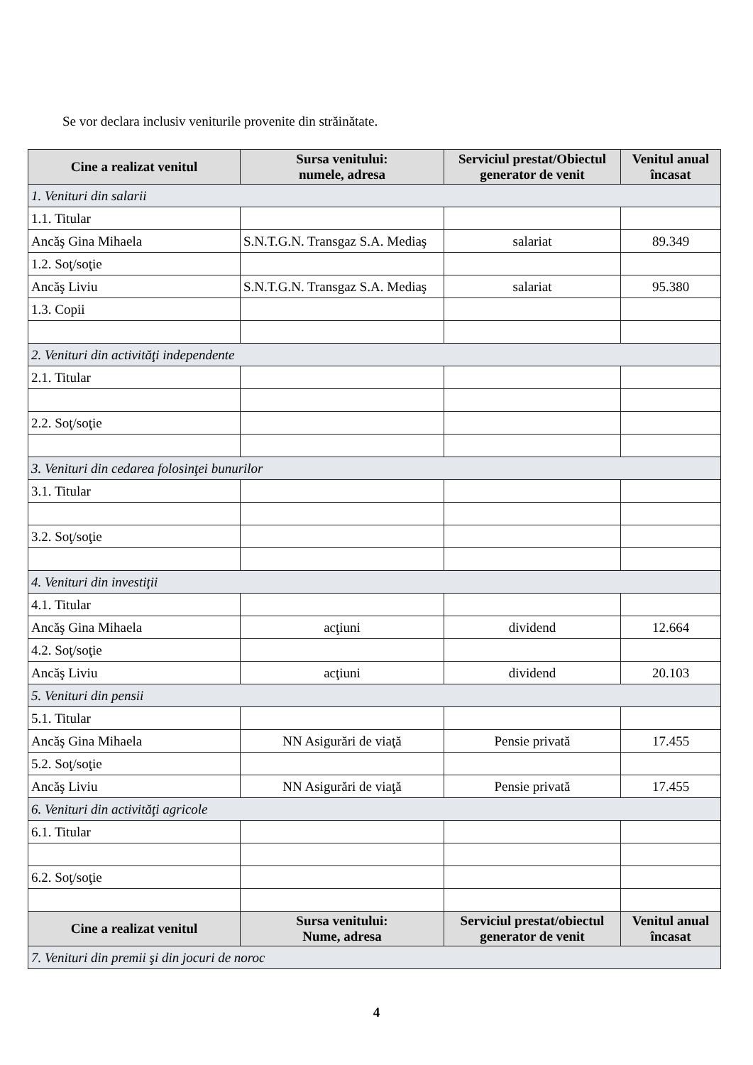Se vor declara inclusiv veniturile provenite din străinătate.
| Cine a realizat venitul | Sursa venitului: numele, adresa | Serviciul prestat/Obiectul generator de venit | Venitul anual încasat |
| --- | --- | --- | --- |
| 1. Venituri din salarii | | | |
| 1.1. Titular | | | |
| Ancăş Gina Mihaela | S.N.T.G.N. Transgaz S.A. Mediaş | salariat | 89.349 |
| 1.2. Soţ/soţie | | | |
| Ancăş Liviu | S.N.T.G.N. Transgaz S.A. Mediaş | salariat | 95.380 |
| 1.3. Copii | | | |
| 2. Venituri din activităţi independente | | | |
| 2.1. Titular | | | |
| 2.2. Soţ/soţie | | | |
| 3. Venituri din cedarea folosinţei bunurilor | | | |
| 3.1. Titular | | | |
| 3.2. Soţ/soţie | | | |
| 4. Venituri din investiţii | | | |
| 4.1. Titular | | | |
| Ancăş Gina Mihaela | acţiuni | dividend | 12.664 |
| 4.2. Soţ/soţie | | | |
| Ancăş Liviu | acţiuni | dividend | 20.103 |
| 5. Venituri din pensii | | | |
| 5.1. Titular | | | |
| Ancăş Gina Mihaela | NN Asigurări de viaţă | Pensie privată | 17.455 |
| 5.2. Soţ/soţie | | | |
| Ancăş Liviu | NN Asigurări de viaţă | Pensie privată | 17.455 |
| 6. Venituri din activităţi agricole | | | |
| 6.1. Titular | | | |
| 6.2. Soţ/soţie | | | |
| Cine a realizat venitul | Sursa venitului: Nume, adresa | Serviciul prestat/obiectul generator de venit | Venitul anual încasat |
| 7. Venituri din premii şi din jocuri de noroc | | | |
4